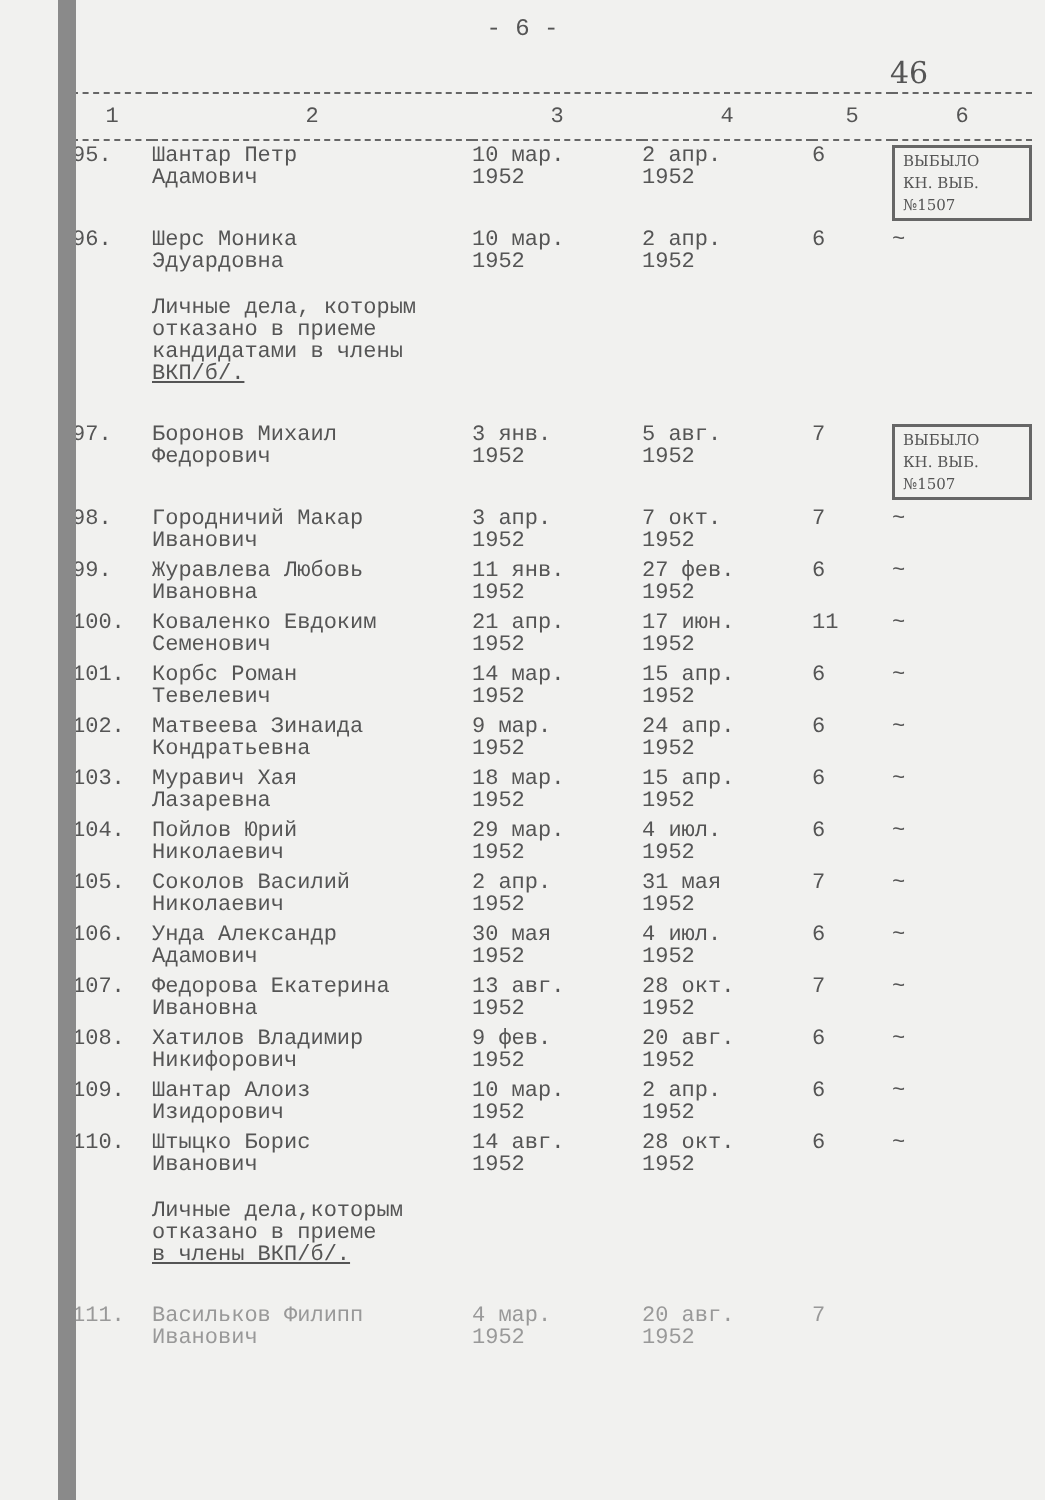- 6 -
46
| 1 | 2 | 3 | 4 | 5 | 6 |
| --- | --- | --- | --- | --- | --- |
| 95. | Шантар Петр Адамович | 10 мар. 1952 | 2 апр. 1952 | 6 | ВЫБЫЛО КН. ВЫБ. №1507 |
| 96. | Шерс Моника Эдуардовна | 10 мар. 1952 | 2 апр. 1952 | 6 | ~ |
| | Личные дела, которым отказано в приеме кандидатами в члены ВКП/б/. | | | | |
| 97. | Боронов Михаил Федорович | 3 янв. 1952 | 5 авг. 1952 | 7 | ВЫБЫЛО КН. ВЫБ. №1507 |
| 98. | Городничий Макар Иванович | 3 апр. 1952 | 7 окт. 1952 | 7 | ~ |
| 99. | Журавлева Любовь Ивановна | 11 янв. 1952 | 27 фев. 1952 | 6 | ~ |
| 100. | Коваленко Евдоким Семенович | 21 апр. 1952 | 17 июн. 1952 | 11 | ~ |
| 101. | Корбс Роман Тевелевич | 14 мар. 1952 | 15 апр. 1952 | 6 | ~ |
| 102. | Матвеева Зинаида Кондратьевна | 9 мар. 1952 | 24 апр. 1952 | 6 | ~ |
| 103. | Муравич Хая Лазаревна | 18 мар. 1952 | 15 апр. 1952 | 6 | ~ |
| 104. | Пойлов Юрий Николаевич | 29 мар. 1952 | 4 июл. 1952 | 6 | ~ |
| 105. | Соколов Василий Николаевич | 2 апр. 1952 | 31 мая 1952 | 7 | ~ |
| 106. | Унда Александр Адамович | 30 мая 1952 | 4 июл. 1952 | 6 | ~ |
| 107. | Федорова Екатерина Ивановна | 13 авг. 1952 | 28 окт. 1952 | 7 | ~ |
| 108. | Хатилов Владимир Никифорович | 9 фев. 1952 | 20 авг. 1952 | 6 | ~ |
| 109. | Шантар Алоиз Изидорович | 10 мар. 1952 | 2 апр. 1952 | 6 | ~ |
| 110. | Штыцко Борис Иванович | 14 авг. 1952 | 28 окт. 1952 | 6 | ~ |
| | Личные дела,которым отказано в приеме в члены ВКП/б/. | | | | |
| 111. | Васильков Филипп Иванович | 4 мар. 1952 | 20 авг. 1952 | 7 | |